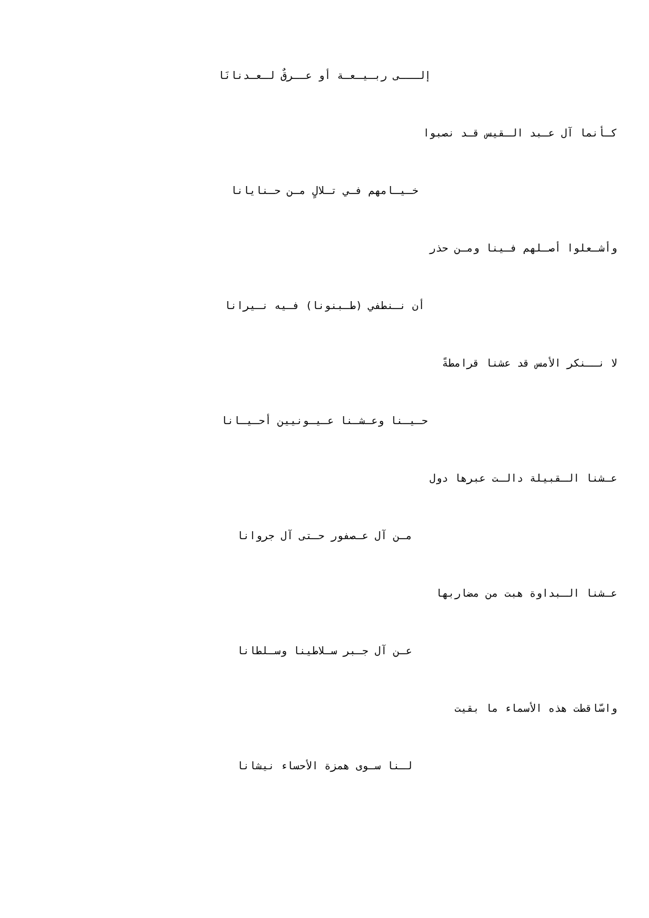إلـــى ربـيـعـة أو عــرقٌ لـعـدنانَا
كـأنما آل عـبد الـقيس قـد نصبوا
خـيـامهم فـي تـلالٍ مـن حـنايانا
وأشـعلوا أصـلهم فـينا ومـن حذر
أن نـنطفي (طـبنونا) فـيه نـيرانا
لا نــنكر الأمس قد عشنا قرامطةً
حـيـنا وعـشـنا عـيـونيين أحـيـانا
عـشنا الـقبيلة دالـت عبرها دول
مـن آل عـصفور حـتى آل جروانا
عـشنا الـبداوة هبت من مضاربها
عـن آل جـبر سـلاطينا وسـلطانا
واسّاقطت هذه الأسماء ما بقيت
لـنا سـوى همزة الأحساء نيشانا